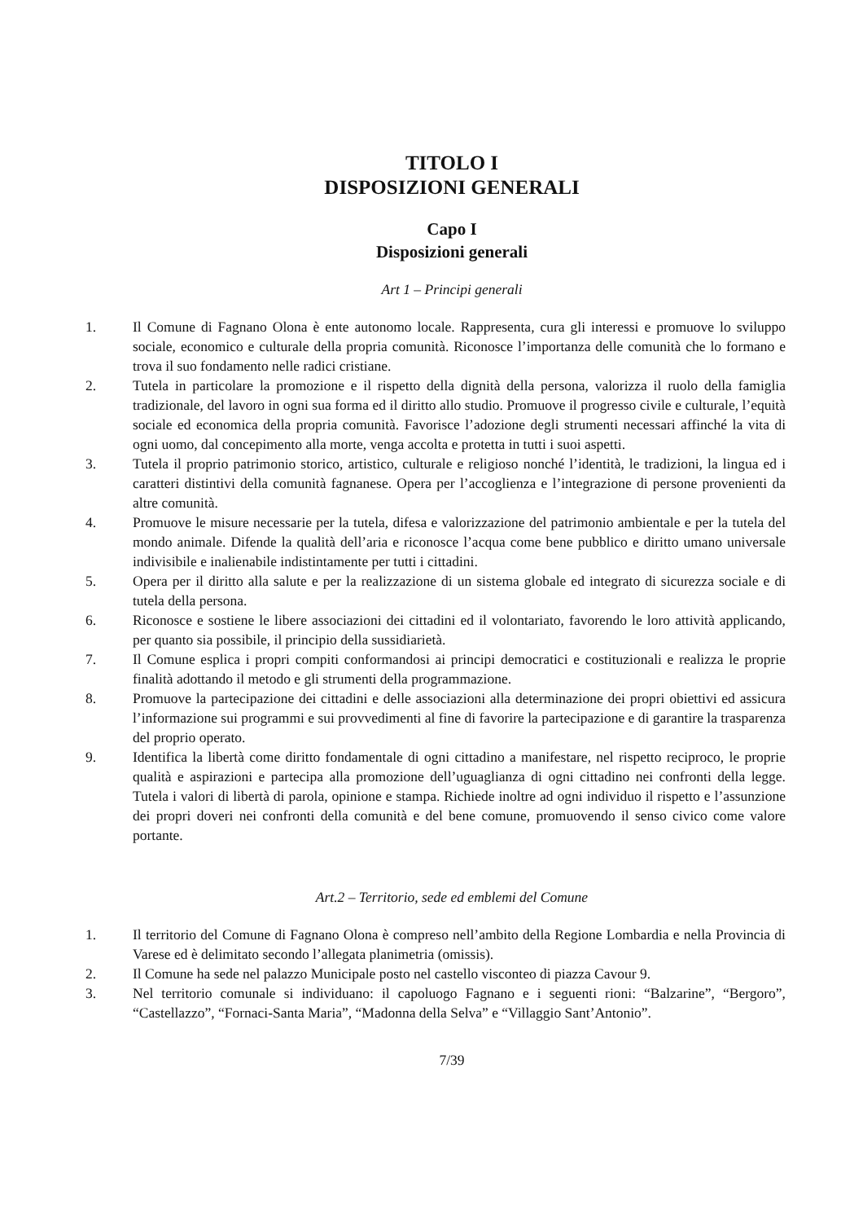TITOLO I
DISPOSIZIONI GENERALI
Capo I
Disposizioni generali
Art 1 – Principi generali
1. Il Comune di Fagnano Olona è ente autonomo locale. Rappresenta, cura gli interessi e promuove lo sviluppo sociale, economico e culturale della propria comunità. Riconosce l’importanza delle comunità che lo formano e trova il suo fondamento nelle radici cristiane.
2. Tutela in particolare la promozione e il rispetto della dignità della persona, valorizza il ruolo della famiglia tradizionale, del lavoro in ogni sua forma ed il diritto allo studio. Promuove il progresso civile e culturale, l’equità sociale ed economica della propria comunità. Favorisce l’adozione degli strumenti necessari affinché la vita di ogni uomo, dal concepimento alla morte, venga accolta e protetta in tutti i suoi aspetti.
3. Tutela il proprio patrimonio storico, artistico, culturale e religioso nonché l’identità, le tradizioni, la lingua ed i caratteri distintivi della comunità fagnanese. Opera per l’accoglienza e l’integrazione di persone provenienti da altre comunità.
4. Promuove le misure necessarie per la tutela, difesa e valorizzazione del patrimonio ambientale e per la tutela del mondo animale. Difende la qualità dell’aria e riconosce l’acqua come bene pubblico e diritto umano universale indivisibile e inalienabile indistintamente per tutti i cittadini.
5. Opera per il diritto alla salute e per la realizzazione di un sistema globale ed integrato di sicurezza sociale e di tutela della persona.
6. Riconosce e sostiene le libere associazioni dei cittadini ed il volontariato, favorendo le loro attività applicando, per quanto sia possibile, il principio della sussidiarietà.
7. Il Comune esplica i propri compiti conformandosi ai principi democratici e costituzionali e realizza le proprie finalità adottando il metodo e gli strumenti della programmazione.
8. Promuove la partecipazione dei cittadini e delle associazioni alla determinazione dei propri obiettivi ed assicura l’informazione sui programmi e sui provvedimenti al fine di favorire la partecipazione e di garantire la trasparenza del proprio operato.
9. Identifica la libertà come diritto fondamentale di ogni cittadino a manifestare, nel rispetto reciproco, le proprie qualità e aspirazioni e partecipa alla promozione dell’uguaglianza di ogni cittadino nei confronti della legge. Tutela i valori di libertà di parola, opinione e stampa. Richiede inoltre ad ogni individuo il rispetto e l’assunzione dei propri doveri nei confronti della comunità e del bene comune, promuovendo il senso civico come valore portante.
Art.2 – Territorio, sede ed emblemi del Comune
1. Il territorio del Comune di Fagnano Olona è compreso nell’ambito della Regione Lombardia e nella Provincia di Varese ed è delimitato secondo l’allegata planimetria (omissis).
2. Il Comune ha sede nel palazzo Municipale posto nel castello visconteo di piazza Cavour 9.
3. Nel territorio comunale si individuano: il capoluogo Fagnano e i seguenti rioni: “Balzarine”, “Bergoro”, “Castellazzo”, “Fornaci-Santa Maria”, “Madonna della Selva” e “Villaggio Sant’Antonio”.
7/39